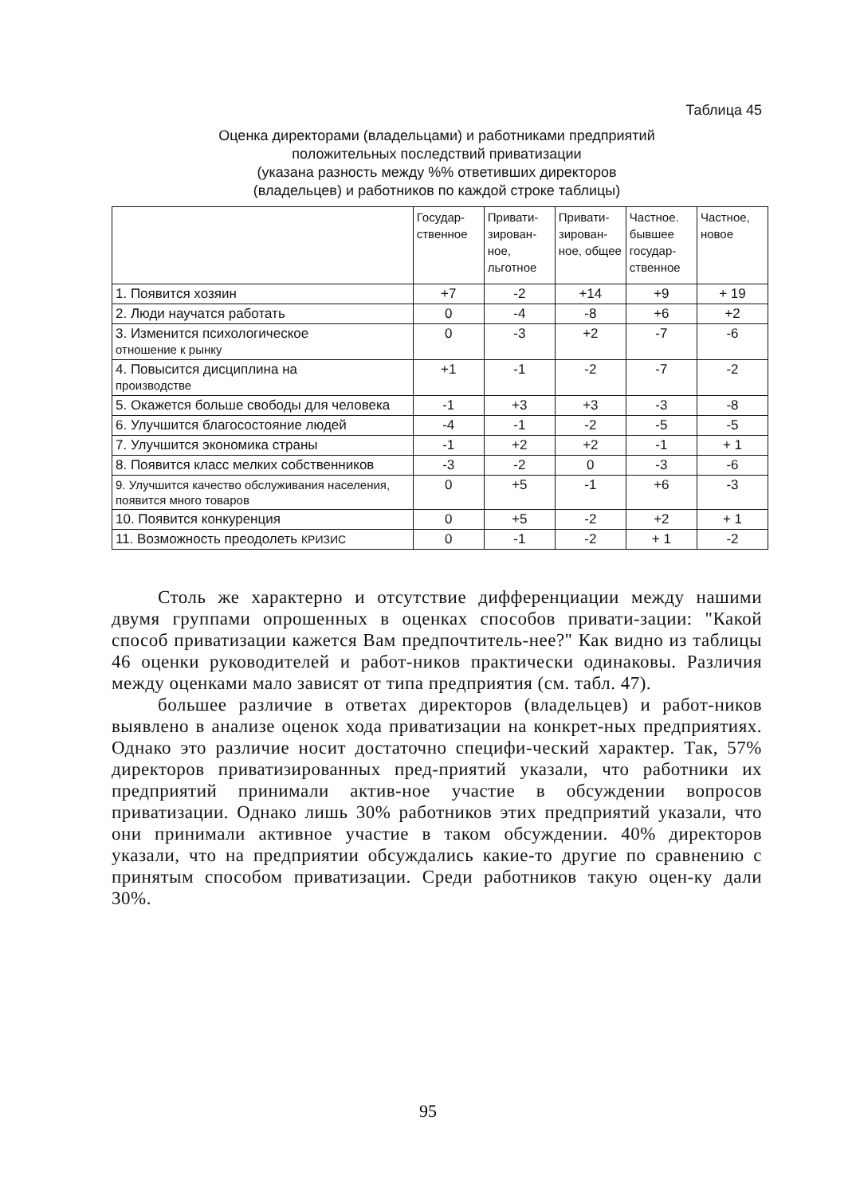Таблица 45
Оценка директорами (владельцами) и работниками предприятий
положительных последствий приватизации
(указана разность между %% ответивших директоров
(владельцев) и работников по каждой строке таблицы)
| | Государ-ственное | Привати-зирован-ное, льготное | Привати-зирован-ное, общее | Частное. бывшее государ-ственное | Частное, новое |
| --- | --- | --- | --- | --- | --- |
| 1. Появится хозяин | +7 | -2 | +14 | +9 | + 19 |
| 2. Люди научатся работать | 0 | -4 | -8 | +6 | +2 |
| 3. Изменится психологическое отношение к рынку | 0 | -3 | +2 | -7 | -6 |
| 4. Повысится дисциплина на производстве | +1 | -1 | -2 | -7 | -2 |
| 5. Окажется больше свободы для человека | -1 | +3 | +3 | -3 | -8 |
| 6. Улучшится благосостояние людей | -4 | -1 | -2 | -5 | -5 |
| 7. Улучшится экономика страны | -1 | +2 | +2 | -1 | + 1 |
| 8. Появится класс мелких собственников | -3 | -2 | 0 | -3 | -6 |
| 9. Улучшится качество обслуживания населения, появится много товаров | 0 | +5 | -1 | +6 | -3 |
| 10. Появится конкуренция | 0 | +5 | -2 | +2 | + 1 |
| 11. Возможность преодолеть КРИЗИС | 0 | -1 | -2 | + 1 | -2 |
Столь же характерно и отсутствие дифференциации между нашими двумя группами опрошенных в оценках способов привати-зации: "Какой способ приватизации кажется Вам предпочтитель-нее?" Как видно из таблицы 46 оценки руководителей и работ-ников практически одинаковы. Различия между оценками мало зависят от типа предприятия (см. табл. 47).
большее различие в ответах директоров (владельцев) и работ-ников выявлено в анализе оценок хода приватизации на конкрет-ных предприятиях. Однако это различие носит достаточно специфи-ческий характер. Так, 57% директоров приватизированных пред-приятий указали, что работники их предприятий принимали актив-ное участие в обсуждении вопросов приватизации. Однако лишь 30% работников этих предприятий указали, что они принимали активное участие в таком обсуждении. 40% директоров указали, что на предприятии обсуждались какие-то другие по сравнению с принятым способом приватизации. Среди работников такую оцен-ку дали 30%.
95